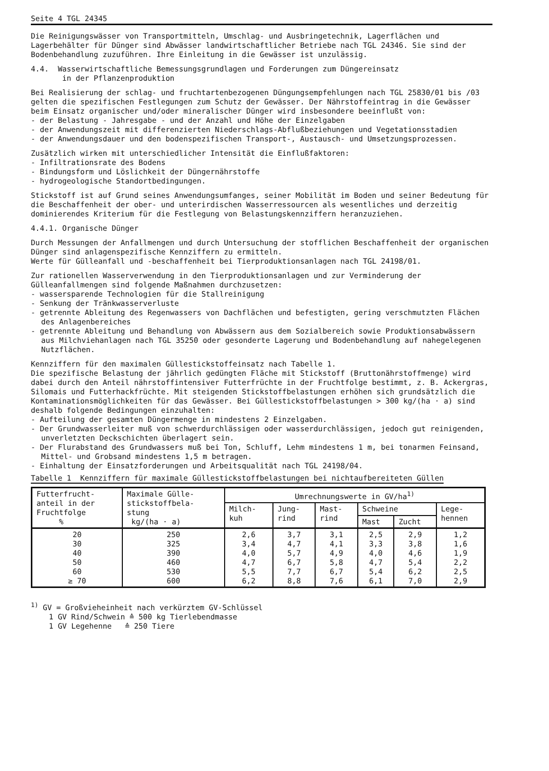Seite 4 TGL 24345
Die Reinigungswässer von Transportmitteln, Umschlag- und Ausbringetechnik, Lagerflächen und Lagerbehälter für Dünger sind Abwässer landwirtschaftlicher Betriebe nach TGL 24346. Sie sind der Bodenbehandlung zuzuführen. Ihre Einleitung in die Gewässer ist unzulässig.
4.4. Wasserwirtschaftliche Bemessungsgrundlagen und Forderungen zum Düngereinsatz
in der Pflanzenproduktion
Bei Realisierung der schlag- und fruchtartenbezogenen Düngungsempfehlungen nach TGL 25830/01 bis /03 gelten die spezifischen Festlegungen zum Schutz der Gewässer. Der Nährstoffeintrag in die Gewässer beim Einsatz organischer und/oder mineralischer Dünger wird insbesondere beeinflußt von:
- der Belastung - Jahresgabe - und der Anzahl und Höhe der Einzelgaben
- der Anwendungszeit mit differenzierten Niederschlags-Abflußbeziehungen und Vegetationsstadien
- der Anwendungsdauer und den bodenspezifischen Transport-, Austausch- und Umsetzungsprozessen.
Zusätzlich wirken mit unterschiedlicher Intensität die Einflußfaktoren:
- Infiltrationsrate des Bodens
- Bindungsform und Löslichkeit der Düngernährstoffe
- hydrogeologische Standortbedingungen.
Stickstoff ist auf Grund seines Anwendungsumfanges, seiner Mobilität im Boden und seiner Bedeutung für die Beschaffenheit der ober- und unterirdischen Wasserressourcen als wesentliches und derzeitig dominierendes Kriterium für die Festlegung von Belastungskennziffern heranzuziehen.
4.4.1. Organische Dünger
Durch Messungen der Anfallmengen und durch Untersuchung der stofflichen Beschaffenheit der organischen Dünger sind anlagenspezifische Kennziffern zu ermitteln.
Werte für Gülleanfall und -beschaffenheit bei Tierproduktionsanlagen nach TGL 24198/01.
Zur rationellen Wasserverwendung in den Tierproduktionsanlagen und zur Verminderung der Gülleanfallmengen sind folgende Maßnahmen durchzusetzen:
- wassersparende Technologien für die Stallreinigung
- Senkung der Tränkwasserverluste
- getrennte Ableitung des Regenwassers von Dachflächen und befestigten, gering verschmutzten Flächen des Anlagenbereiches
- getrennte Ableitung und Behandlung von Abwässern aus dem Sozialbereich sowie Produktionsabwässern aus Milchviehanlagen nach TGL 35250 oder gesonderte Lagerung und Bodenbehandlung auf nahegelegenen Nutzflächen.
Kennziffern für den maximalen Güllestickstoffeinsatz nach Tabelle 1.
Die spezifische Belastung der jährlich gedüngten Fläche mit Stickstoff (Bruttonährstoffmenge) wird dabei durch den Anteil nährstoffintensiver Futterfrüchte in der Fruchtfolge bestimmt, z. B. Ackergras, Silomais und Futterhackfrüchte. Mit steigenden Stickstoffbelastungen erhöhen sich grundsätzlich die Kontaminationsmöglichkeiten für das Gewässer. Bei Güllestickstoffbelastungen > 300 kg/(ha · a) sind deshalb folgende Bedingungen einzuhalten:
- Aufteilung der gesamten Düngermenge in mindestens 2 Einzelgaben.
- Der Grundwasserleiter muß von schwerdurchlässigen oder wasserdurchlässigen, jedoch gut reinigenden, unverletzten Deckschichten überlagert sein.
- Der Flurabstand des Grundwassers muß bei Ton, Schluff, Lehm mindestens 1 m, bei tonarmen Feinsand, Mittel- und Grobsand mindestens 1,5 m betragen.
- Einhaltung der Einsatzforderungen und Arbeitsqualität nach TGL 24198/04.
Tabelle 1 Kennziffern für maximale Güllestickstoffbelastungen bei nichtaufbereiteten Güllen
| Futterfrucht- anteil in der Fruchtfolge % | Maximale Gülle- stickstoffbela- stung kg/(ha · a) | Umrechnungswerte in GV/ha<sup>1)</sup> | | | | | |
| --- | --- | --- | --- | --- | --- | --- | --- |
| | | Milch- kuh | Jung- rind | Mast- rind | Schweine | | Lege- hennen |
| | | | | | Mast | Zucht | |
| 20 30 40 50 60 ≥ 70 | 250 325 390 460 530 600 | 2,6 3,4 4,0 4,7 5,5 6,2 | 3,7 4,7 5,7 6,7 7,7 8,8 | 3,1 4,1 4,9 5,8 6,7 7,6 | 2,5 3,3 4,0 4,7 5,4 6,1 | 2,9 3,8 4,6 5,4 6,2 7,0 | 1,2 1,6 1,9 2,2 2,5 2,9 |
<sup>1)</sup> GV = Großvieheinheit nach verkürztem GV-Schlüssel
1 GV Rind/Schwein ≙ 500 kg Tierlebendmasse
1 GV Legehenne ≙ 250 Tiere